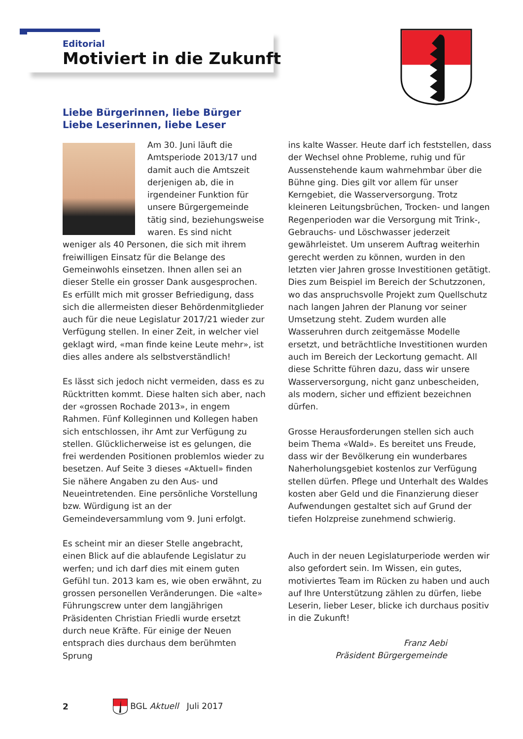Editorial
Motiviert in die Zukunft
Liebe Bürgerinnen, liebe Bürger
Liebe Leserinnen, liebe Leser
Am 30. Juni läuft die Amtsperiode 2013/17 und damit auch die Amtszeit derjenigen ab, die in irgendeiner Funktion für unsere Bürgergemeinde tätig sind, beziehungsweise waren. Es sind nicht weniger als 40 Personen, die sich mit ihrem freiwilligen Einsatz für die Belange des Gemeinwohls einsetzen. Ihnen allen sei an dieser Stelle ein grosser Dank ausgesprochen. Es erfüllt mich mit grosser Befriedigung, dass sich die allermeisten dieser Behördenmitglieder auch für die neue Legislatur 2017/21 wieder zur Verfügung stellen. In einer Zeit, in welcher viel geklagt wird, «man finde keine Leute mehr», ist dies alles andere als selbstverständlich!
Es lässt sich jedoch nicht vermeiden, dass es zu Rücktritten kommt. Diese halten sich aber, nach der «grossen Rochade 2013», in engem Rahmen. Fünf Kolleginnen und Kollegen haben sich entschlossen, ihr Amt zur Verfügung zu stellen. Glücklicherweise ist es gelungen, die frei werdenden Positionen problemlos wieder zu besetzen. Auf Seite 3 dieses «Aktuell» finden Sie nähere Angaben zu den Aus- und Neueintretenden. Eine persönliche Vorstellung bzw. Würdigung ist an der Gemeindeversammlung vom 9. Juni erfolgt.
Es scheint mir an dieser Stelle angebracht, einen Blick auf die ablaufende Legislatur zu werfen; und ich darf dies mit einem guten Gefühl tun. 2013 kam es, wie oben erwähnt, zu grossen personellen Veränderungen. Die «alte» Führungscrew unter dem langjährigen Präsidenten Christian Friedli wurde ersetzt durch neue Kräfte. Für einige der Neuen entsprach dies durchaus dem berühmten Sprung
ins kalte Wasser. Heute darf ich feststellen, dass der Wechsel ohne Probleme, ruhig und für Aussenstehende kaum wahrnehmbar über die Bühne ging. Dies gilt vor allem für unser Kerngebiet, die Wasserversorgung. Trotz kleineren Leitungsbrüchen, Trocken- und langen Regenperioden war die Versorgung mit Trink-, Gebrauchs- und Löschwasser jederzeit gewährleistet. Um unserem Auftrag weiterhin gerecht werden zu können, wurden in den letzten vier Jahren grosse Investitionen getätigt. Dies zum Beispiel im Bereich der Schutzzonen, wo das anspruchsvolle Projekt zum Quellschutz nach langen Jahren der Planung vor seiner Umsetzung steht. Zudem wurden alle Wasseruhren durch zeitgemässe Modelle ersetzt, und beträchtliche Investitionen wurden auch im Bereich der Leckortung gemacht. All diese Schritte führen dazu, dass wir unsere Wasserversorgung, nicht ganz unbescheiden, als modern, sicher und effizient bezeichnen dürfen.
Grosse Herausforderungen stellen sich auch beim Thema «Wald». Es bereitet uns Freude, dass wir der Bevölkerung ein wunderbares Naherholungsgebiet kostenlos zur Verfügung stellen dürfen. Pflege und Unterhalt des Waldes kosten aber Geld und die Finanzierung dieser Aufwendungen gestaltet sich auf Grund der tiefen Holzpreise zunehmend schwierig.
Auch in der neuen Legislaturperiode werden wir also gefordert sein. Im Wissen, ein gutes, motiviertes Team im Rücken zu haben und auch auf Ihre Unterstützung zählen zu dürfen, liebe Leserin, lieber Leser, blicke ich durchaus positiv in die Zukunft!
Franz Aebi
Präsident Bürgergemeinde
2 BGL Aktuell Juli 2017